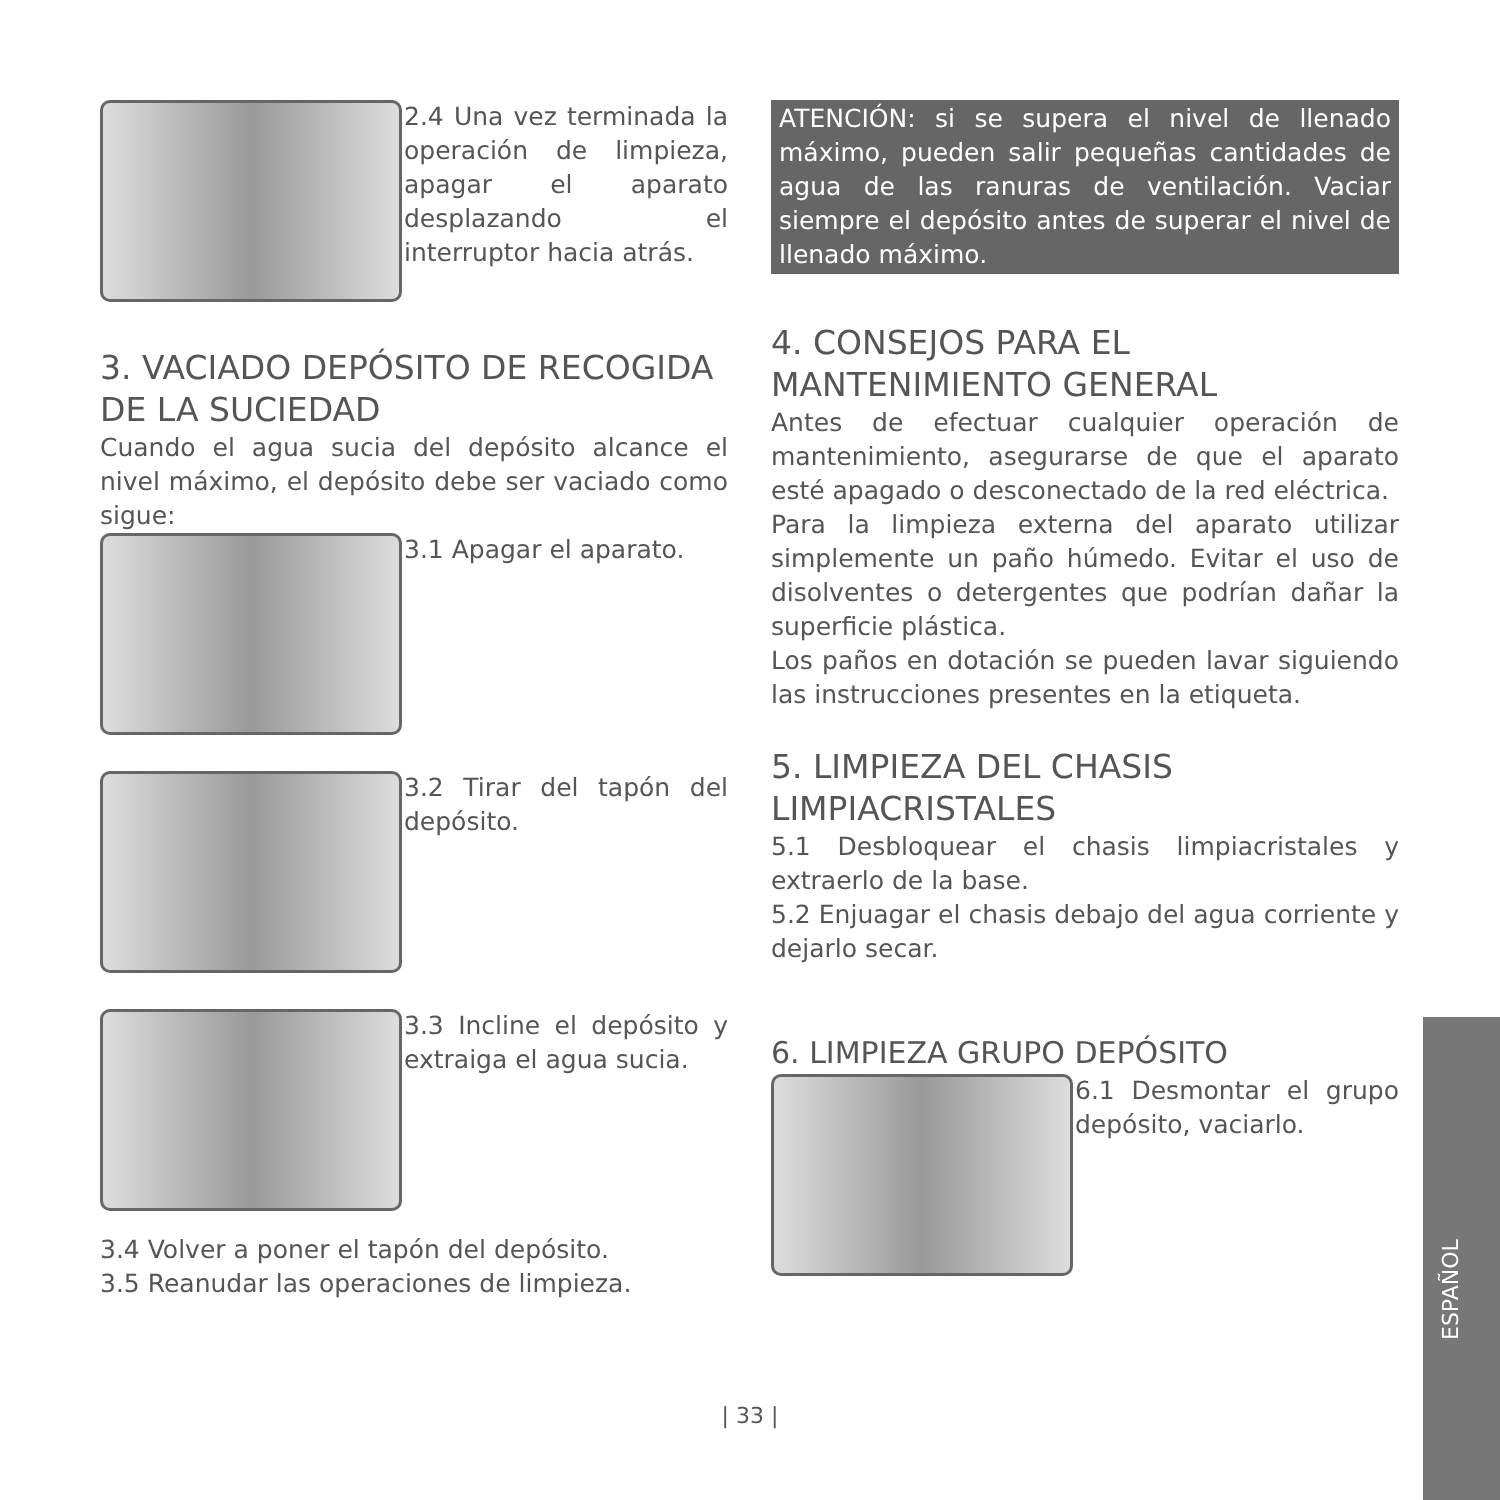2.4 Una vez terminada la operación de limpieza, apagar el aparato desplazando el interruptor hacia atrás.
3. VACIADO DEPÓSITO DE RECOGIDA DE LA SUCIEDAD
Cuando el agua sucia del depósito alcance el nivel máximo, el depósito debe ser vaciado como sigue:
3.1 Apagar el aparato.
3.2 Tirar del tapón del depósito.
3.3 Incline el depósito y extraiga el agua sucia.
3.4 Volver a poner el tapón del depósito.
3.5 Reanudar las operaciones de limpieza.
ATENCIÓN: si se supera el nivel de llenado máximo, pueden salir pequeñas cantidades de agua de las ranuras de ventilación. Vaciar siempre el depósito antes de superar el nivel de llenado máximo.
4. CONSEJOS PARA EL MANTENIMIENTO GENERAL
Antes de efectuar cualquier operación de mantenimiento, asegurarse de que el aparato esté apagado o desconectado de la red eléctrica.
Para la limpieza externa del aparato utilizar simplemente un paño húmedo. Evitar el uso de disolventes o detergentes que podrían dañar la superficie plástica.
Los paños en dotación se pueden lavar siguiendo las instrucciones presentes en la etiqueta.
5. LIMPIEZA DEL CHASIS LIMPIACRISTALES
5.1 Desbloquear el chasis limpiacristales y extraerlo de la base.
5.2 Enjuagar el chasis debajo del agua corriente y dejarlo secar.
6. LIMPIEZA GRUPO DEPÓSITO
6.1 Desmontar el grupo depósito, vaciarlo.
ESPAÑOL
| 33 |